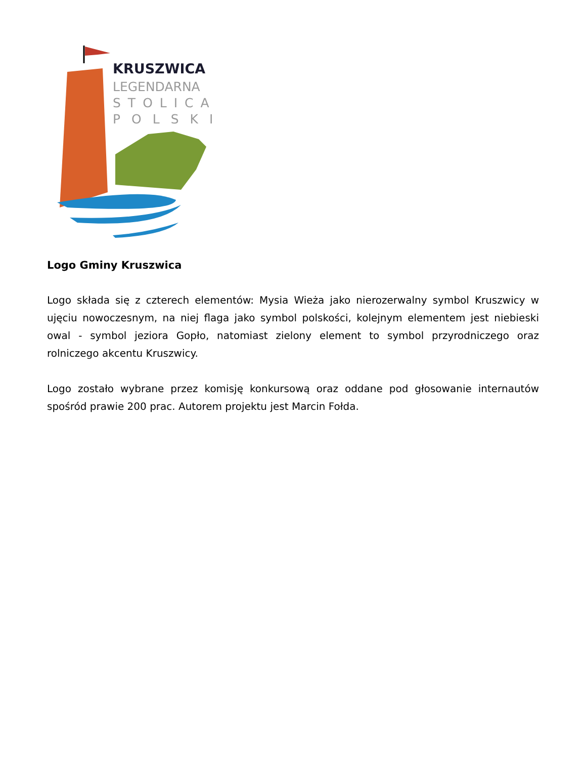KRUSZWICA
LEGENDARNA
STOLICA
POLSKI
Logo Gminy Kruszwica
Logo składa się z czterech elementów: Mysia Wieża jako nierozerwalny symbol Kruszwicy w ujęciu nowoczesnym, na niej flaga jako symbol polskości, kolejnym elementem jest niebieski owal - symbol jeziora Gopło, natomiast zielony element to symbol przyrodniczego oraz rolniczego akcentu Kruszwicy.
Logo zostało wybrane przez komisję konkursową oraz oddane pod głosowanie internautów spośród prawie 200 prac. Autorem projektu jest Marcin Fołda.